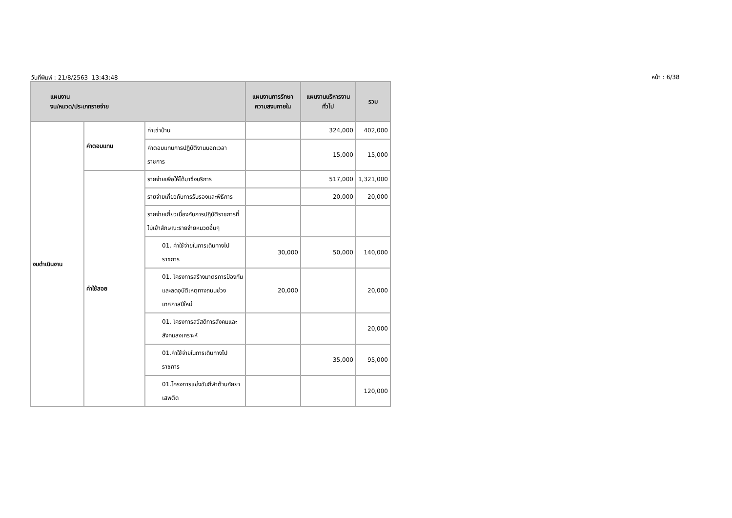วันที่พิมพ์ : 21/8/2563 13:43:48 หน้า : 6/38
| แผนงาน งบ/หมวด/ประเภทรายจ่าย | | | แผนงานการรักษาความสงบภายใน | แผนงานบริหารงานทั่วไป | รวม |
| --- | --- | --- | --- | --- | --- |
| งบดำเนินงาน | ค่าตอบแทน | ค่าเช่าบ้าน | | 324,000 | 402,000 |
| | | ค่าตอบแทนการปฏิบัติงานนอกเวลาราชการ | | 15,000 | 15,000 |
| | ค่าใช้สอย | รายจ่ายเพื่อให้ได้มาซึ่งบริการ | | 517,000 | 1,321,000 |
| | | รายจ่ายเกี่ยวกับการรับรองและพิธีการ | | 20,000 | 20,000 |
| | | รายจ่ายเกี่ยวเนื่องกับการปฏิบัติราชการที่ไม่เข้าลักษณะรายจ่ายหมวดอื่นๆ | | | |
| | | 01. ค่าใช้จ่ายในการเดินทางไปราชการ | 30,000 | 50,000 | 140,000 |
| | | 01. โครงการสร้างมาตรการป้องกันและลดอุบัติเหตุทางถนนช่วงเทศกาลปีใหม่ | 20,000 | | 20,000 |
| | | 01. โครงการสวัสดิการสังคมและสังคมสงเคราะห์ | | | 20,000 |
| | | 01.ค่าใช้จ่ายในการเดินทางไปราชการ | | 35,000 | 95,000 |
| | | 01.โครงการแข่งขันกีฬาต้านภัยยาเสพติด | | | 120,000 |